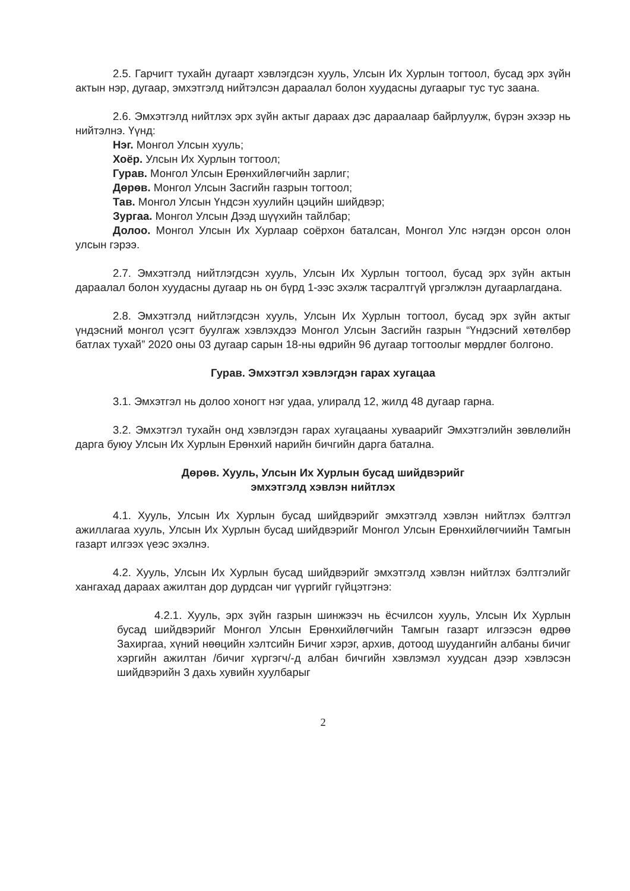2.5. Гарчигт тухайн дугаарт хэвлэгдсэн хууль, Улсын Их Хурлын тогтоол, бусад эрх зүйн актын нэр, дугаар, эмхэтгэлд нийтэлсэн дараалал болон хуудасны дугаарыг тус тус заана.
2.6. Эмхэтгэлд нийтлэх эрх зүйн актыг дараах дэс дараалаар байрлуулж, бүрэн эхээр нь нийтэлнэ. Үүнд:
Нэг. Монгол Улсын хууль;
Хоёр. Улсын Их Хурлын тогтоол;
Гурав. Монгол Улсын Ерөнхийлөгчийн зарлиг;
Дөрөв. Монгол Улсын Засгийн газрын тогтоол;
Тав. Монгол Улсын Үндсэн хуулийн цэцийн шийдвэр;
Зургаа. Монгол Улсын Дээд шүүхийн тайлбар;
Долоо. Монгол Улсын Их Хурлаар соёрхон баталсан, Монгол Улс нэгдэн орсон олон улсын гэрээ.
2.7. Эмхэтгэлд нийтлэгдсэн хууль, Улсын Их Хурлын тогтоол, бусад эрх зүйн актын дараалал болон хуудасны дугаар нь он бүрд 1-ээс эхэлж тасралтгүй үргэлжлэн дугаарлагдана.
2.8. Эмхэтгэлд нийтлэгдсэн хууль, Улсын Их Хурлын тогтоол, бусад эрх зүйн актыг үндэсний монгол үсэгт буулгаж хэвлэхдээ Монгол Улсын Засгийн газрын “Үндэсний хөтөлбөр батлах тухай” 2020 оны 03 дугаар сарын 18-ны өдрийн 96 дугаар тогтоолыг мөрдлөг болгоно.
Гурав. Эмхэтгэл хэвлэгдэн гарах хугацаа
3.1. Эмхэтгэл нь долоо хоногт нэг удаа, улиралд 12, жилд 48 дугаар гарна.
3.2. Эмхэтгэл тухайн онд хэвлэгдэн гарах хугацааны хуваарийг Эмхэтгэлийн зөвлөлийн дарга буюу Улсын Их Хурлын Ерөнхий нарийн бичгийн дарга батална.
Дөрөв. Хууль, Улсын Их Хурлын бусад шийдвэрийг
эмхэтгэлд хэвлэн нийтлэх
4.1. Хууль, Улсын Их Хурлын бусад шийдвэрийг эмхэтгэлд хэвлэн нийтлэх бэлтгэл ажиллагаа хууль, Улсын Их Хурлын бусад шийдвэрийг Монгол Улсын Ерөнхийлөгчиийн Тамгын газарт илгээх үеэс эхэлнэ.
4.2. Хууль, Улсын Их Хурлын бусад шийдвэрийг эмхэтгэлд хэвлэн нийтлэх бэлтгэлийг хангахад дараах ажилтан дор дурдсан чиг үүргийг гүйцэтгэнэ:
4.2.1. Хууль, эрх зүйн газрын шинжээч нь ёсчилсон хууль, Улсын Их Хурлын бусад шийдвэрийг Монгол Улсын Ерөнхийлөгчийн Тамгын газарт илгээсэн өдрөө Захиргаа, хүний нөөцийн хэлтсийн Бичиг хэрэг, архив, дотоод шуудангийн албаны бичиг хэргийн ажилтан /бичиг хүргэгч/-д албан бичгийн хэвлэмэл хуудсан дээр хэвлэсэн шийдвэрийн 3 дахь хувийн хуулбарыг
2